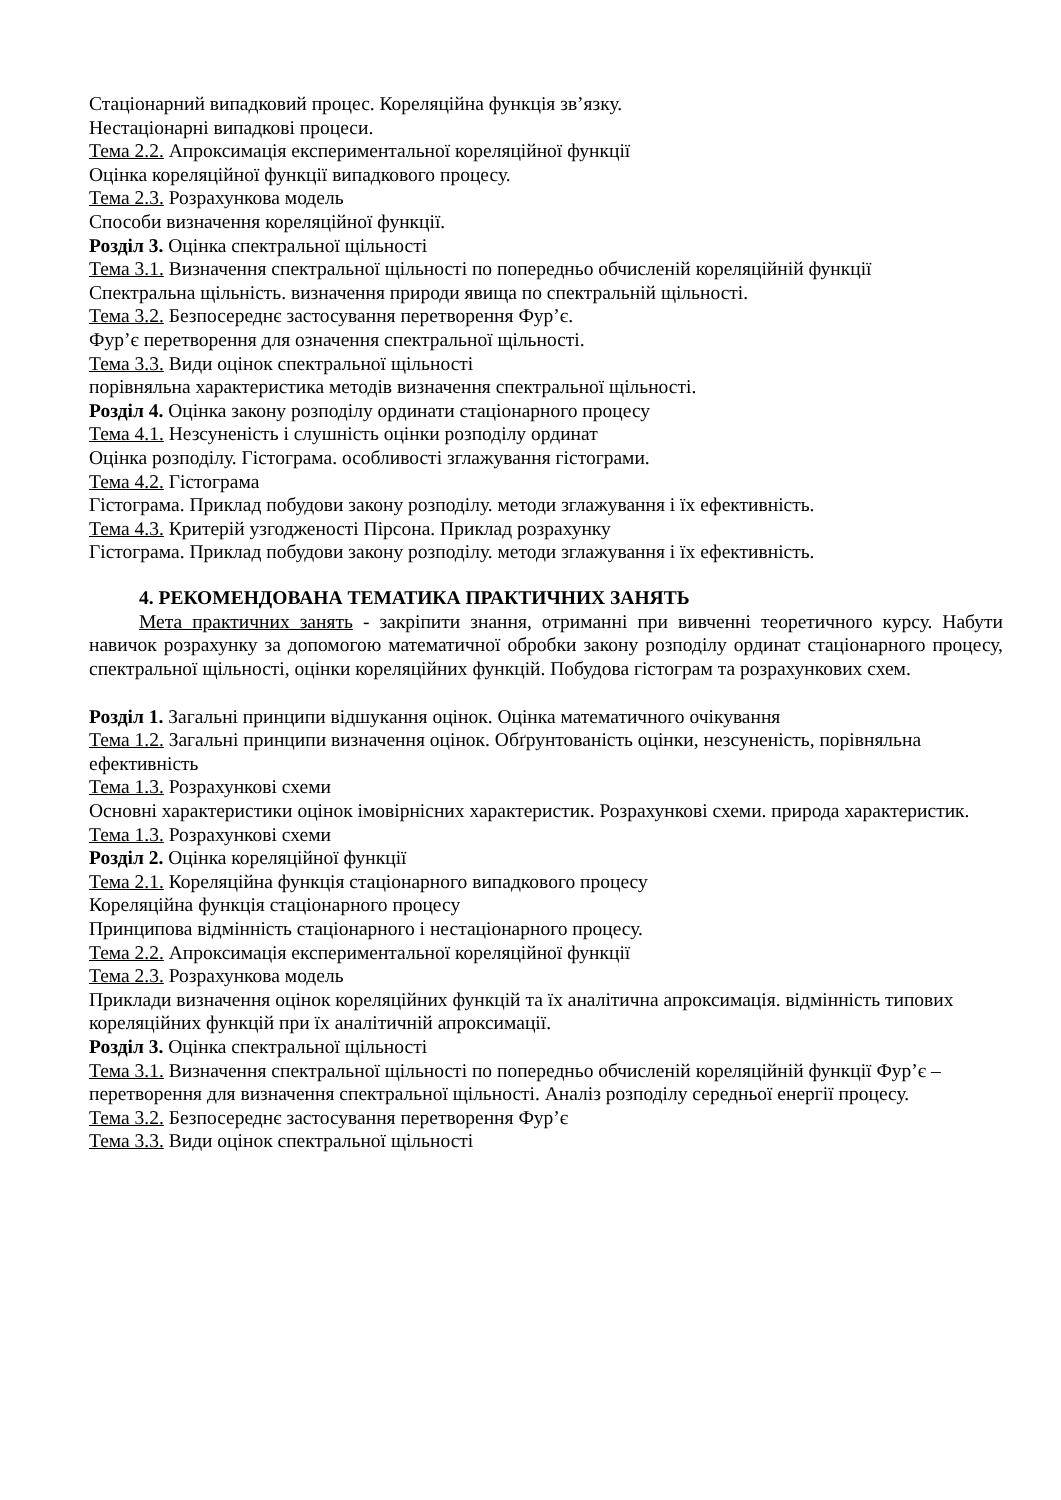Стаціонарний випадковий процес. Кореляційна функція зв’язку.
Нестаціонарні випадкові процеси.
Тема 2.2. Апроксимація експериментальної кореляційної функції
Оцінка кореляційної функції випадкового процесу.
Тема 2.3. Розрахункова модель
Способи визначення кореляційної функції.
Розділ 3. Оцінка спектральної щільності
Тема 3.1. Визначення спектральної щільності по попередньо обчисленій кореляційній функції
Спектральна щільність. визначення природи явища по спектральній щільності.
Тема 3.2. Безпосереднє застосування перетворення Фур’є.
Фур’є перетворення для означення спектральної щільності.
Тема 3.3. Види оцінок спектральної щільності
порівняльна характеристика методів визначення спектральної щільності.
Розділ 4. Оцінка закону розподілу ординати стаціонарного процесу
Тема 4.1. Незсуненість і слушність оцінки розподілу ординат
Оцінка розподілу. Гістограма. особливості зглажування гістограми.
Тема 4.2. Гістограма
Гістограма. Приклад побудови закону розподілу. методи зглажування і їх ефективність.
Тема 4.3. Критерій узгодженості Пірсона. Приклад розрахунку
Гістограма. Приклад побудови закону розподілу. методи зглажування і їх ефективність.
4. РЕКОМЕНДОВАНА ТЕМАТИКА ПРАКТИЧНИХ ЗАНЯТЬ
Мета практичних занять - закріпити знання, отриманні при вивченні теоретичного курсу. Набути навичок розрахунку за допомогою математичної обробки закону розподілу ординат стаціонарного процесу, спектральної щільності, оцінки кореляційних функцій. Побудова гістограм та розрахункових схем.
Розділ 1. Загальні принципи відшукання оцінок. Оцінка математичного очікування
Тема 1.2. Загальні принципи визначення оцінок. Обґрунтованість оцінки, незсуненість, порівняльна ефективність
Тема 1.3. Розрахункові схеми
Основні характеристики оцінок імовірнісних характеристик. Розрахункові схеми. природа характеристик.
Тема 1.3. Розрахункові схеми
Розділ 2. Оцінка кореляційної функції
Тема 2.1. Кореляційна функція стаціонарного випадкового процесу
Кореляційна функція стаціонарного процесу
Принципова відмінність стаціонарного і нестаціонарного процесу.
Тема 2.2. Апроксимація експериментальної кореляційної функції
Тема 2.3. Розрахункова модель
Приклади визначення оцінок кореляційних функцій та їх аналітична апроксимація. відмінність типових кореляційних функцій при їх аналітичній апроксимації.
Розділ 3. Оцінка спектральної щільності
Тема 3.1. Визначення спектральної щільності по попередньо обчисленій кореляційній функції Фур’є – перетворення для визначення спектральної щільності. Аналіз розподілу середньої енергії процесу.
Тема 3.2. Безпосереднє застосування перетворення Фур’є
Тема 3.3. Види оцінок спектральної щільності